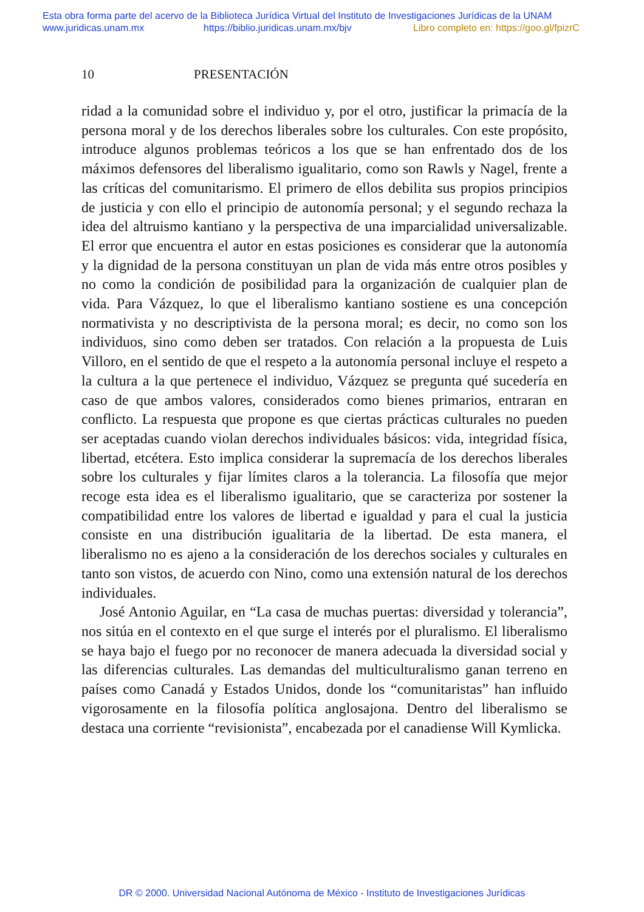Esta obra forma parte del acervo de la Biblioteca Jurídica Virtual del Instituto de Investigaciones Jurídicas de la UNAM
www.juridicas.unam.mx https://biblio.juridicas.unam.mx/bjv Libro completo en: https://goo.gl/fpizrC
10 PRESENTACIÓN
ridad a la comunidad sobre el individuo y, por el otro, justificar la primacía de la persona moral y de los derechos liberales sobre los culturales. Con este propósito, introduce algunos problemas teóricos a los que se han enfrentado dos de los máximos defensores del liberalismo igualitario, como son Rawls y Nagel, frente a las críticas del comunitarismo. El primero de ellos debilita sus propios principios de justicia y con ello el principio de autonomía personal; y el segundo rechaza la idea del altruismo kantiano y la perspectiva de una imparcialidad universalizable. El error que encuentra el autor en estas posiciones es considerar que la autonomía y la dignidad de la persona constituyan un plan de vida más entre otros posibles y no como la condición de posibilidad para la organización de cualquier plan de vida. Para Vázquez, lo que el liberalismo kantiano sostiene es una concepción normativista y no descriptivista de la persona moral; es decir, no como son los individuos, sino como deben ser tratados. Con relación a la propuesta de Luis Villoro, en el sentido de que el respeto a la autonomía personal incluye el respeto a la cultura a la que pertenece el individuo, Vázquez se pregunta qué sucedería en caso de que ambos valores, considerados como bienes primarios, entraran en conflicto. La respuesta que propone es que ciertas prácticas culturales no pueden ser aceptadas cuando violan derechos individuales básicos: vida, integridad física, libertad, etcétera. Esto implica considerar la supremacía de los derechos liberales sobre los culturales y fijar límites claros a la tolerancia. La filosofía que mejor recoge esta idea es el liberalismo igualitario, que se caracteriza por sostener la compatibilidad entre los valores de libertad e igualdad y para el cual la justicia consiste en una distribución igualitaria de la libertad. De esta manera, el liberalismo no es ajeno a la consideración de los derechos sociales y culturales en tanto son vistos, de acuerdo con Nino, como una extensión natural de los derechos individuales.
José Antonio Aguilar, en “La casa de muchas puertas: diversidad y tolerancia”, nos sitúa en el contexto en el que surge el interés por el pluralismo. El liberalismo se haya bajo el fuego por no reconocer de manera adecuada la diversidad social y las diferencias culturales. Las demandas del multiculturalismo ganan terreno en países como Canadá y Estados Unidos, donde los “comunitaristas” han influido vigorosamente en la filosofía política anglosajona. Dentro del liberalismo se destaca una corriente “revisionista”, encabezada por el canadiense Will Kymlicka.
DR © 2000. Universidad Nacional Autónoma de México - Instituto de Investigaciones Jurídicas